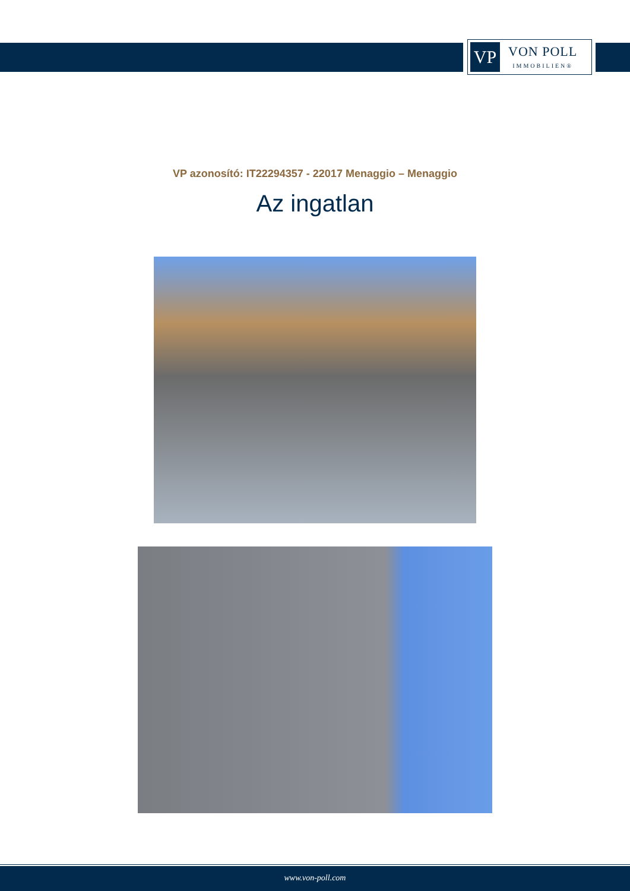VP
VON POLL
IMMOBILIEN®
VP azonosító: IT22294357 - 22017 Menaggio – Menaggio
Az ingatlan
www.von-poll.com